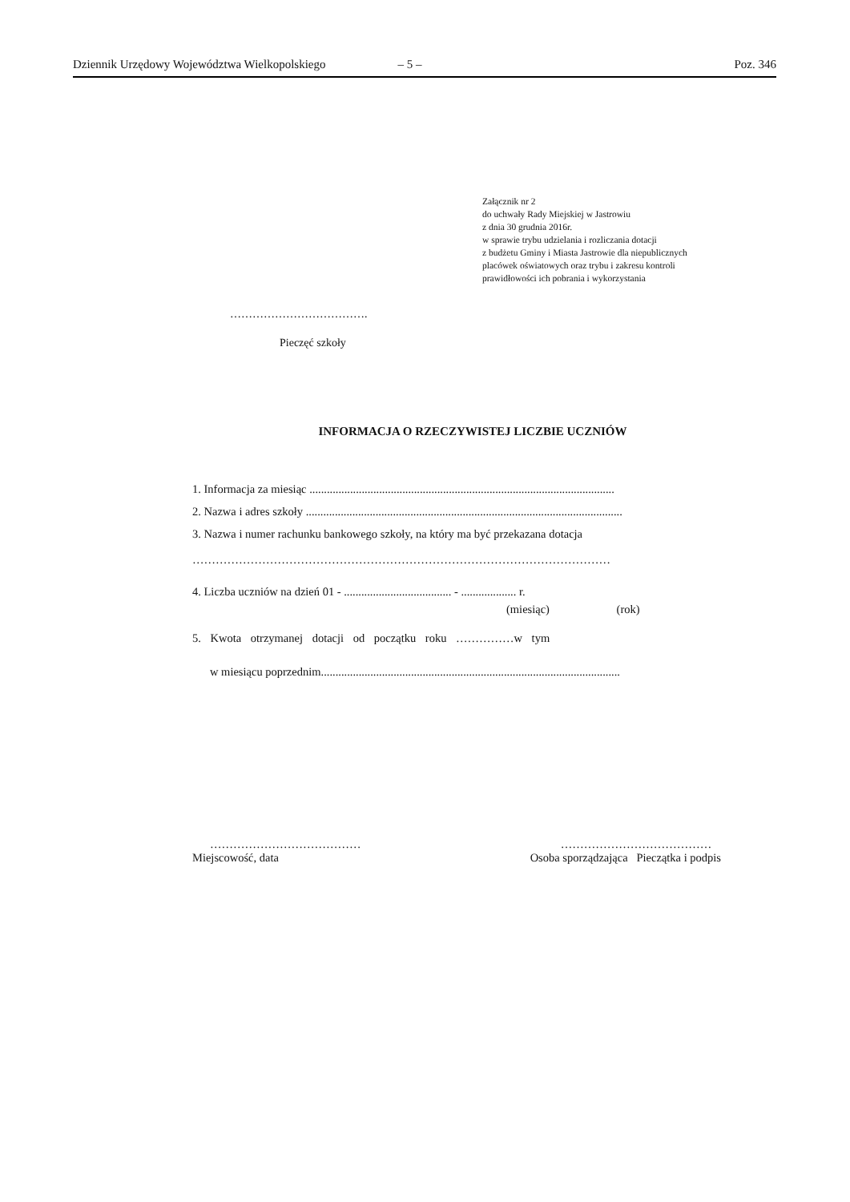Dziennik Urzędowy Województwa Wielkopolskiego – 5 – Poz. 346
Załącznik nr 2
do uchwały Rady Miejskiej w Jastrowiu
z dnia 30 grudnia 2016r.
w sprawie trybu udzielania i rozliczania dotacji
z budżetu Gminy i Miasta Jastrowie dla niepublicznych
placówek oświatowych oraz trybu i zakresu kontroli
prawidłowości ich pobrania i wykorzystania
……………………………….
Pieczęć szkoły
INFORMACJA O RZECZYWISTEJ LICZBIE UCZNIÓW
1. Informacja za miesiąc .........................................................................................................
2. Nazwa i adres szkoły .............................................................................................................
3. Nazwa i numer rachunku bankowego szkoły, na który ma być przekazana dotacja
………………………………………………………………………………………………
4. Liczba uczniów na dzień 01 - ..................................... - ................... r.
(miesiąc) (rok)
5. Kwota otrzymanej dotacji od początku roku ……………w tym
w miesiącu poprzednim.......................................................................................................
…………………………………
Miejscowość, data
…………………………………
Osoba sporządzająca Pieczątka i podpis